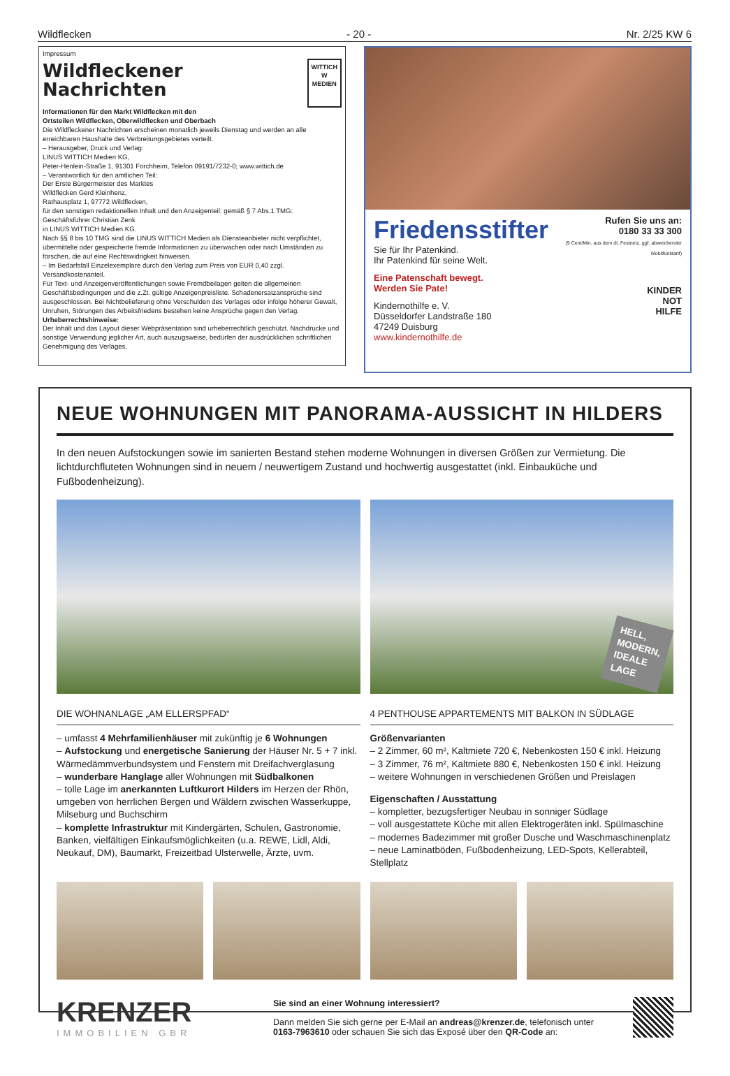Wildflecken - 20 - Nr. 2/25 KW 6
Impressum
Wildfleckener
Nachrichten
WITTICH
W
MEDIEN
Informationen für den Markt Wildflecken mit den
Ortsteilen Wildflecken, Oberwildflecken und Oberbach
Die Wildfleckener Nachrichten erscheinen monatlich jeweils Dienstag und werden an alle erreichbaren Haushalte des Verbreitungsgebietes verteilt.
– Herausgeber, Druck und Verlag:
LINUS WITTICH Medien KG,
Peter-Henlein-Straße 1, 91301 Forchheim, Telefon 09191/7232-0; www.wittich.de
– Verantwortlich für den amtlichen Teil:
Der Erste Bürgermeister des Marktes
Wildflecken Gerd Kleinhenz,
Rathausplatz 1, 97772 Wildflecken,
für den sonstigen redaktionellen Inhalt und den Anzeigenteil: gemäß § 7 Abs.1 TMG: Geschäftsführer Christian Zenk
in LINUS WITTICH Medien KG.
Nach §§ 8 bis 10 TMG sind die LINUS WITTICH Medien als Diensteanbieter nicht verpflichtet, übermittelte oder gespeicherte fremde Informationen zu überwachen oder nach Umständen zu forschen, die auf eine Rechtswidrigkeit hinweisen.
– Im Bedarfsfall Einzelexemplare durch den Verlag zum Preis von EUR 0,40 zzgl. Versandkostenanteil.
Für Text- und Anzeigenveröffentlichungen sowie Fremdbeilagen gelten die allgemeinen Geschäftsbedingungen und die z.Zt. gültige Anzeigenpreisliste. Schadenersatzansprüche sind ausgeschlossen. Bei Nichtbelieferung ohne Verschulden des Verlages oder infolge höherer Gewalt, Unruhen, Störungen des Arbeitsfriedens bestehen keine Ansprüche gegen den Verlag.
Urheberrechtshinweise:
Der Inhalt und das Layout dieser Webpräsentation sind urheberrechtlich geschützt. Nachdrucke und sonstige Verwendung jeglicher Art, auch auszugsweise, bedürfen der ausdrücklichen schriftlichen Genehmigung des Verlages.
Friedensstifter
Sie für Ihr Patenkind.
Ihr Patenkind für seine Welt.
Eine Patenschaft bewegt.
Werden Sie Pate!
Kindernothilfe e. V.
Düsseldorfer Landstraße 180
47249 Duisburg
www.kindernothilfe.de
Rufen Sie uns an:
0180 33 33 300
(9 Cent/Min. aus dem dt. Festnetz, ggf. abweichender Mobilfunktarif)
KINDER
NOT
HILFE
NEUE WOHNUNGEN MIT PANORAMA-AUSSICHT IN HILDERS
In den neuen Aufstockungen sowie im sanierten Bestand stehen moderne Wohnungen in diversen Größen zur Vermietung. Die lichtdurchfluteten Wohnungen sind in neuem / neuwertigem Zustand und hochwertig ausgestattet (inkl. Einbauküche und Fußbodenheizung).
DIE WOHNANLAGE „AM ELLERSPFAD“
– umfasst 4 Mehrfamilienhäuser mit zukünftig je 6 Wohnungen
– Aufstockung und energetische Sanierung der Häuser Nr. 5 + 7 inkl. Wärmedämmverbundsystem und Fenstern mit Dreifachverglasung
– wunderbare Hanglage aller Wohnungen mit Südbalkonen
– tolle Lage im anerkannten Luftkurort Hilders im Herzen der Rhön, umgeben von herrlichen Bergen und Wäldern zwischen Wasserkuppe, Milseburg und Buchschirm
– komplette Infrastruktur mit Kindergärten, Schulen, Gastronomie, Banken, vielfältigen Einkaufsmöglichkeiten (u.a. REWE, Lidl, Aldi, Neukauf, DM), Baumarkt, Freizeitbad Ulsterwelle, Ärzte, uvm.
HELL,
MODERN,
IDEALE
LAGE
4 PENTHOUSE APPARTEMENTS MIT BALKON IN SÜDLAGE
Größenvarianten
– 2 Zimmer, 60 m², Kaltmiete 720 €, Nebenkosten 150 € inkl. Heizung
– 3 Zimmer, 76 m², Kaltmiete 880 €, Nebenkosten 150 € inkl. Heizung
– weitere Wohnungen in verschiedenen Größen und Preislagen
Eigenschaften / Ausstattung
– kompletter, bezugsfertiger Neubau in sonniger Südlage
– voll ausgestattete Küche mit allen Elektrogeräten inkl. Spülmaschine
– modernes Badezimmer mit großer Dusche und Waschmaschinenplatz
– neue Laminatböden, Fußbodenheizung, LED-Spots, Kellerabteil, Stellplatz
KRENZER
IMMOBILIEN GBR
Sie sind an einer Wohnung interessiert?
Dann melden Sie sich gerne per E-Mail an andreas@krenzer.de, telefonisch unter 0163-7963610 oder schauen Sie sich das Exposé über den QR-Code an: